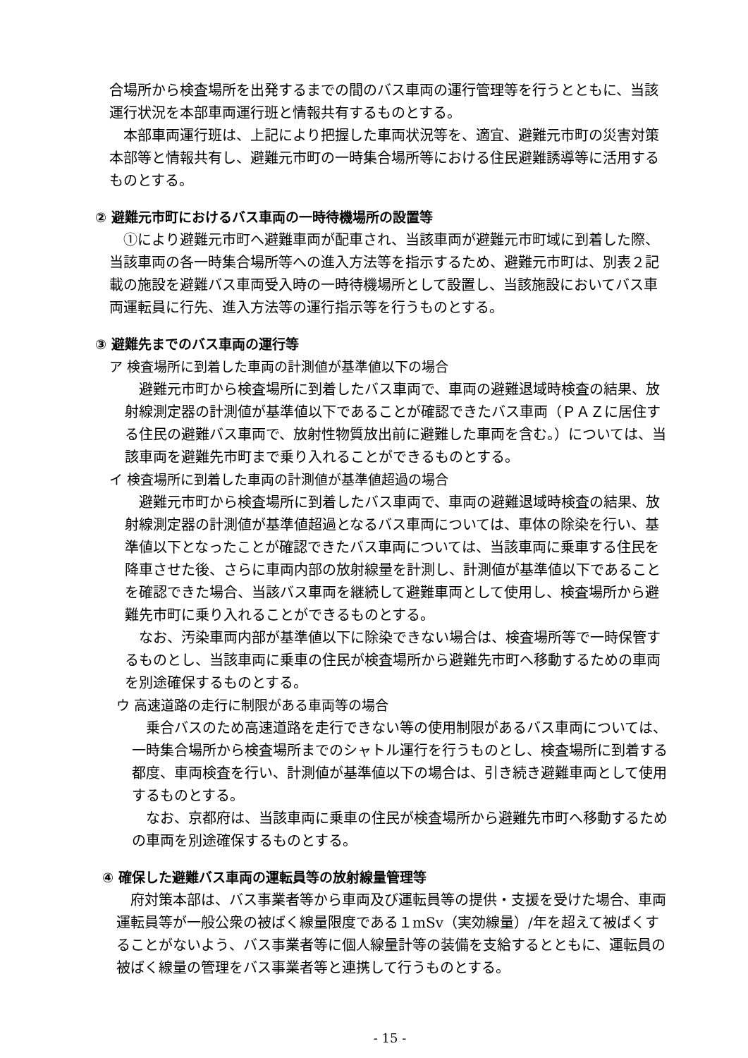合場所から検査場所を出発するまでの間のバス車両の運行管理等を行うとともに、当該運行状況を本部車両運行班と情報共有するものとする。
本部車両運行班は、上記により把握した車両状況等を、適宜、避難元市町の災害対策本部等と情報共有し、避難元市町の一時集合場所等における住民避難誘導等に活用するものとする。
② 避難元市町におけるバス車両の一時待機場所の設置等
①により避難元市町へ避難車両が配車され、当該車両が避難元市町域に到着した際、当該車両の各一時集合場所等への進入方法等を指示するため、避難元市町は、別表２記載の施設を避難バス車両受入時の一時待機場所として設置し、当該施設においてバス車両運転員に行先、進入方法等の運行指示等を行うものとする。
③ 避難先までのバス車両の運行等
ア 検査場所に到着した車両の計測値が基準値以下の場合
避難元市町から検査場所に到着したバス車両で、車両の避難退域時検査の結果、放射線測定器の計測値が基準値以下であることが確認できたバス車両（ＰＡＺに居住する住民の避難バス車両で、放射性物質放出前に避難した車両を含む。）については、当該車両を避難先市町まで乗り入れることができるものとする。
イ 検査場所に到着した車両の計測値が基準値超過の場合
避難元市町から検査場所に到着したバス車両で、車両の避難退域時検査の結果、放射線測定器の計測値が基準値超過となるバス車両については、車体の除染を行い、基準値以下となったことが確認できたバス車両については、当該車両に乗車する住民を降車させた後、さらに車両内部の放射線量を計測し、計測値が基準値以下であることを確認できた場合、当該バス車両を継続して避難車両として使用し、検査場所から避難先市町に乗り入れることができるものとする。
なお、汚染車両内部が基準値以下に除染できない場合は、検査場所等で一時保管するものとし、当該車両に乗車の住民が検査場所から避難先市町へ移動するための車両を別途確保するものとする。
ウ 高速道路の走行に制限がある車両等の場合
乗合バスのため高速道路を走行できない等の使用制限があるバス車両については、一時集合場所から検査場所までのシャトル運行を行うものとし、検査場所に到着する都度、車両検査を行い、計測値が基準値以下の場合は、引き続き避難車両として使用するものとする。
なお、京都府は、当該車両に乗車の住民が検査場所から避難先市町へ移動するための車両を別途確保するものとする。
④ 確保した避難バス車両の運転員等の放射線量管理等
府対策本部は、バス事業者等から車両及び運転員等の提供・支援を受けた場合、車両運転員等が一般公衆の被ばく線量限度である１mSv（実効線量）/年を超えて被ばくすることがないよう、バス事業者等に個人線量計等の装備を支給するとともに、運転員の被ばく線量の管理をバス事業者等と連携して行うものとする。
- 15 -